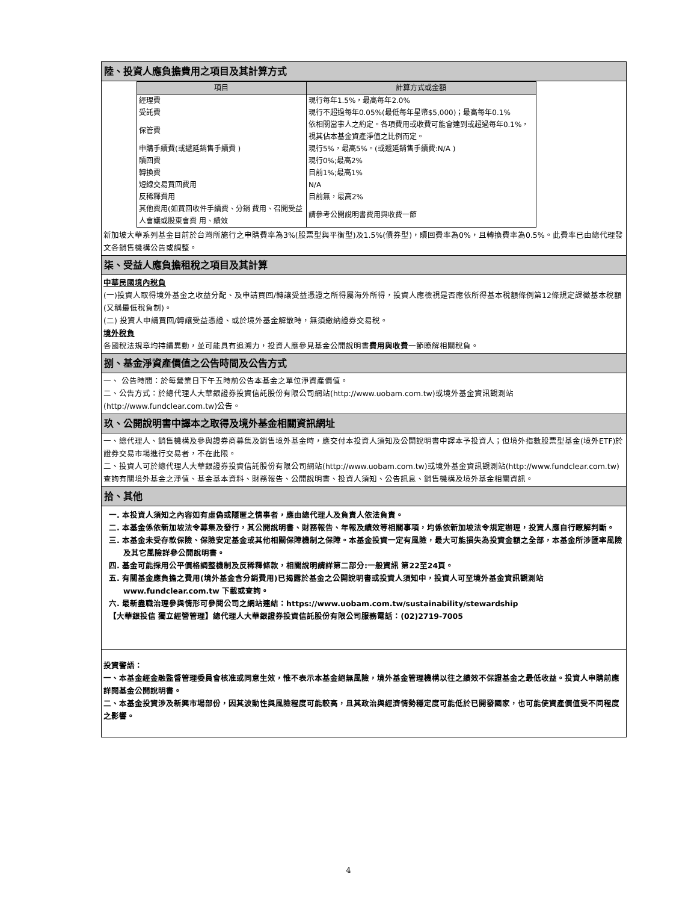陸、投資人應負擔費用之項目及其計算方式
| 項目 | 計算方式或金額 |
| --- | --- |
| 經理費 | 現行每年1.5%，最高每年2.0% |
| 受託費 | 現行不超過每年0.05%(最低每年星幣$5,000)；最高每年0.1% |
| 保管費 | 依相關當事人之約定。各項費用或收費可能會達到或超過每年0.1%，視其佔本基金資產淨值之比例而定。 |
| 申購手續費(或遞延銷售手續費 ) | 現行5%，最高5%。(或遞延銷售手續費:N/A ) |
| 贖回費 | 現行0%;最高2% |
| 轉換費 | 目前1%;最高1% |
| 短線交易買回費用 | N/A |
| 反稀釋費用 | 目前無，最高2% |
| 其他費用(如買回收件手續費、分銷 費用、召開受益人會議或股東會費 用、績效 | 請參考公開說明書費用與收費一節 |
新加坡大華系列基金目前於台灣所施行之申購費率為3%(股票型與平衡型)及1.5%(債券型)，贖回費率為0%，且轉換費率為0.5%。此費率已由總代理發文各銷售機構公告或調整。
柒、受益人應負擔租稅之項目及其計算
中華民國境內稅負
(一)投資人取得境外基金之收益分配、及申請買回/轉讓受益憑證之所得屬海外所得，投資人應檢視是否應依所得基本稅額條例第12條規定課徵基本稅額(又稱最低稅負制)。
(二) 投資人申請買回/轉讓受益憑證、或於境外基金解散時，無須繳納證券交易稅。
境外稅負
各國稅法規章均持續異動，並可能具有追溯力，投資人應參見基金公開說明書費用與收費一節瞭解相關稅負。
捌、基金淨資產價值之公告時間及公告方式
一、 公告時間：於每營業日下午五時前公告本基金之單位淨資產價值。
二、公告方式：於總代理人大華銀證券投資信託股份有限公司網站(http://www.uobam.com.tw)或境外基金資訊觀測站(http://www.fundclear.com.tw)公告。
玖、公開說明書中譯本之取得及境外基金相關資訊網址
一、總代理人、銷售機構及參與證券商募集及銷售境外基金時，應交付本投資人須知及公開說明書中譯本予投資人；但境外指數股票型基金(境外ETF)於證券交易市場進行交易者，不在此限。
二、投資人可於總代理人大華銀證券投資信託股份有限公司網站(http://www.uobam.com.tw)或境外基金資訊觀測站(http://www.fundclear.com.tw)查詢有關境外基金之淨值、基金基本資料、財務報告、公開說明書、投資人須知、公告訊息、銷售機構及境外基金相關資訊。
拾、其他
一. 本投資人須知之內容如有虛偽或隱匿之情事者，應由總代理人及負責人依法負責。
二. 本基金係依新加坡法令募集及發行，其公開說明書、財務報告、年報及績效等相關事項，均係依新加坡法令規定辦理，投資人應自行瞭解判斷。
三. 本基金未受存款保險、保險安定基金或其他相關保障機制之保障。本基金投資一定有風險，最大可能損失為投資金額之全部，本基金所涉匯率風險及其它風險詳參公開說明書。
四. 基金可能採用公平價格調整機制及反稀釋條款，相關說明請詳第二部分:一般資訊 第22至24頁。
五. 有關基金應負擔之費用(境外基金含分銷費用)已揭露於基金之公開說明書或投資人須知中，投資人可至境外基金資訊觀測站 www.fundclear.com.tw 下載或查詢。
六. 最新盡職治理參與情形可參閱公司之網站連結：https://www.uobam.com.tw/sustainability/stewardship
【大華銀投信 獨立經營管理】總代理人大華銀證券投資信託股份有限公司服務電話：(02)2719-7005
投資警語：
一、本基金經金融監督管理委員會核准或同意生效，惟不表示本基金絕無風險，境外基金管理機構以往之績效不保證基金之最低收益。投資人申購前應詳閱基金公開說明書。
二、本基金投資涉及新興市場部份，因其波動性與風險程度可能較高，且其政治與經濟情勢穩定度可能低於已開發國家，也可能使資產價值受不同程度之影響。
4